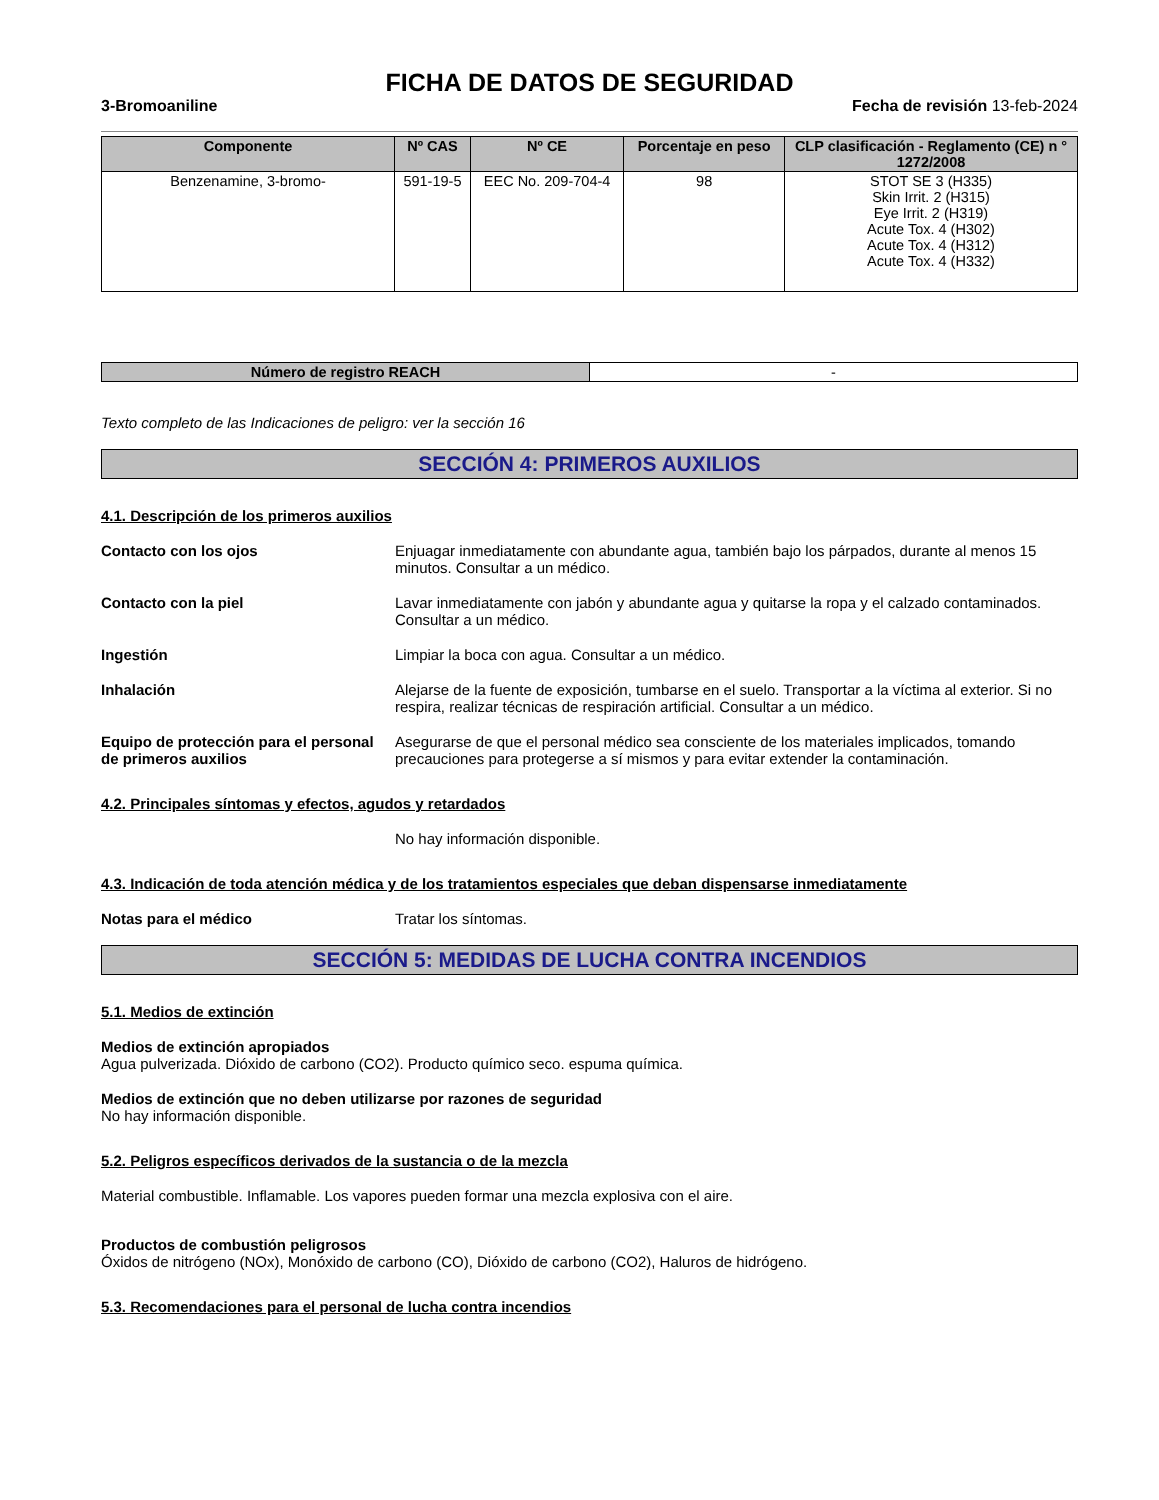FICHA DE DATOS DE SEGURIDAD
3-Bromoaniline Fecha de revisión 13-feb-2024
| Componente | Nº CAS | Nº CE | Porcentaje en peso | CLP clasificación - Reglamento (CE) n ° 1272/2008 |
| --- | --- | --- | --- | --- |
| Benzenamine, 3-bromo- | 591-19-5 | EEC No. 209-704-4 | 98 | STOT SE 3 (H335) Skin Irrit. 2 (H315) Eye Irrit. 2 (H319) Acute Tox. 4 (H302) Acute Tox. 4 (H312) Acute Tox. 4 (H332) |
| Número de registro REACH | - |
Texto completo de las Indicaciones de peligro: ver la sección 16
SECCIÓN 4: PRIMEROS AUXILIOS
4.1. Descripción de los primeros auxilios
Contacto con los ojos Enjuagar inmediatamente con abundante agua, también bajo los párpados, durante al menos 15 minutos. Consultar a un médico.
Contacto con la piel Lavar inmediatamente con jabón y abundante agua y quitarse la ropa y el calzado contaminados. Consultar a un médico.
Ingestión Limpiar la boca con agua. Consultar a un médico.
Inhalación Alejarse de la fuente de exposición, tumbarse en el suelo. Transportar a la víctima al exterior. Si no respira, realizar técnicas de respiración artificial. Consultar a un médico.
Equipo de protección para el personal de primeros auxilios
Asegurarse de que el personal médico sea consciente de los materiales implicados, tomando precauciones para protegerse a sí mismos y para evitar extender la contaminación.
4.2. Principales síntomas y efectos, agudos y retardados
No hay información disponible.
4.3. Indicación de toda atención médica y de los tratamientos especiales que deban dispensarse inmediatamente
Notas para el médico Tratar los síntomas.
SECCIÓN 5: MEDIDAS DE LUCHA CONTRA INCENDIOS
5.1. Medios de extinción
Medios de extinción apropiados
Agua pulverizada. Dióxido de carbono (CO2). Producto químico seco. espuma química.
Medios de extinción que no deben utilizarse por razones de seguridad
No hay información disponible.
5.2. Peligros específicos derivados de la sustancia o de la mezcla
Material combustible. Inflamable. Los vapores pueden formar una mezcla explosiva con el aire.
Productos de combustión peligrosos
Óxidos de nitrógeno (NOx), Monóxido de carbono (CO), Dióxido de carbono (CO2), Haluros de hidrógeno.
5.3. Recomendaciones para el personal de lucha contra incendios